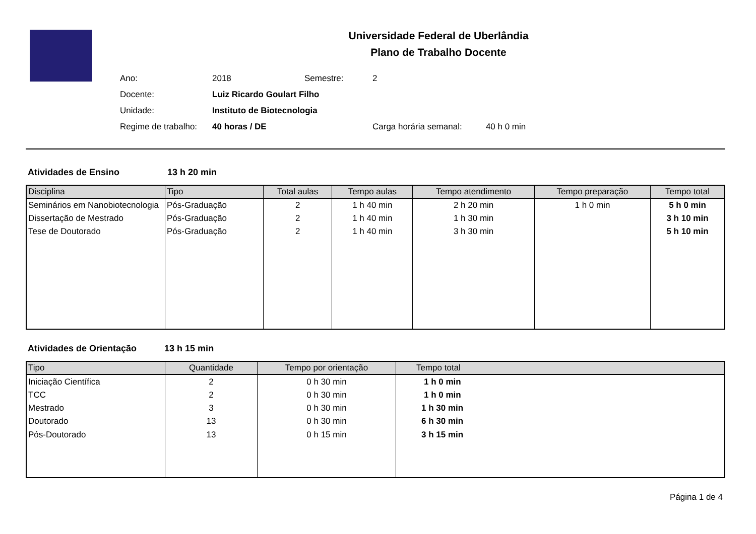Universidade Federal de Uberlândia
Plano de Trabalho Docente
| Ano: | 2018 | Semestre: | 2 |
| Docente: | Luiz Ricardo Goulart Filho | | |
| Unidade: | Instituto de Biotecnologia | | |
| Regime de trabalho: | 40 horas / DE | | Carga horária semanal: 40 h 0 min |
Atividades de Ensino 13 h 20 min
| Disciplina | Tipo | Total aulas | Tempo aulas | Tempo atendimento | Tempo preparação | Tempo total |
| --- | --- | --- | --- | --- | --- | --- |
| Seminários em Nanobiotecnologia | Pós-Graduação | 2 | 1 h 40 min | 2 h 20 min | 1 h 0 min | 5 h 0 min |
| Dissertação de Mestrado | Pós-Graduação | 2 | 1 h 40 min | 1 h 30 min | | 3 h 10 min |
| Tese de Doutorado | Pós-Graduação | 2 | 1 h 40 min | 3 h 30 min | | 5 h 10 min |
Atividades de Orientação 13 h 15 min
| Tipo | Quantidade | Tempo por orientação | Tempo total |
| --- | --- | --- | --- |
| Iniciação Científica | 2 | 0 h 30 min | 1 h 0 min |
| TCC | 2 | 0 h 30 min | 1 h 0 min |
| Mestrado | 3 | 0 h 30 min | 1 h 30 min |
| Doutorado | 13 | 0 h 30 min | 6 h 30 min |
| Pós-Doutorado | 13 | 0 h 15 min | 3 h 15 min |
Página 1 de 4